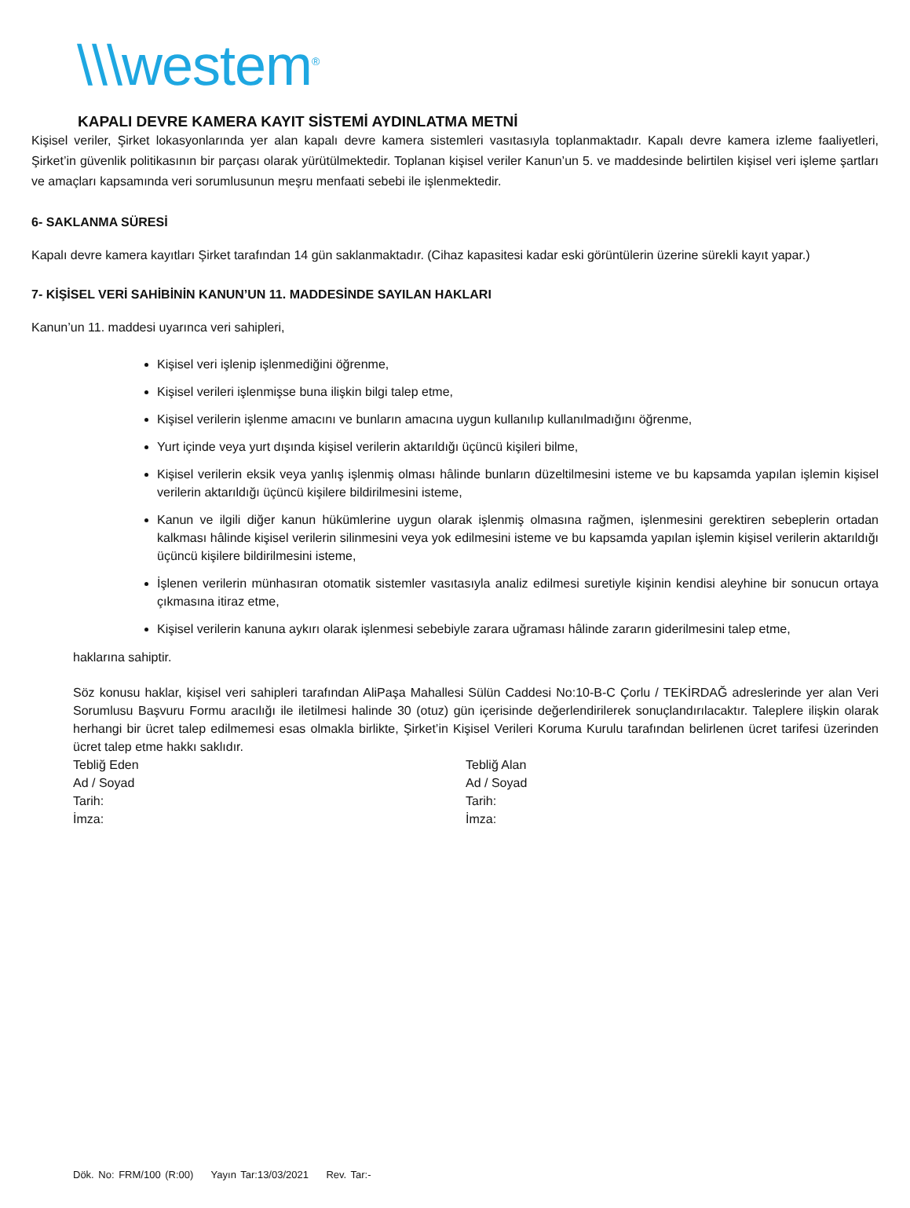\\\westem<sup>®</sup>
KAPALI DEVRE KAMERA KAYIT SİSTEMİ AYDINLATMA METNİ
Kişisel veriler, Şirket lokasyonlarında yer alan kapalı devre kamera sistemleri vasıtasıyla toplanmaktadır. Kapalı devre kamera izleme faaliyetleri, Şirket’in güvenlik politikasının bir parçası olarak yürütülmektedir. Toplanan kişisel veriler Kanun’un 5. ve maddesinde belirtilen kişisel veri işleme şartları ve amaçları kapsamında veri sorumlusunun meşru menfaati sebebi ile işlenmektedir.
6- SAKLANMA SÜRESİ
Kapalı devre kamera kayıtları Şirket tarafından 14 gün saklanmaktadır. (Cihaz kapasitesi kadar eski görüntülerin üzerine sürekli kayıt yapar.)
7- KİŞİSEL VERİ SAHİBİNİN KANUN’UN 11. MADDESİNDE SAYILAN HAKLARI
Kanun’un 11. maddesi uyarınca veri sahipleri,
Kişisel veri işlenip işlenmediğini öğrenme,
Kişisel verileri işlenmişse buna ilişkin bilgi talep etme,
Kişisel verilerin işlenme amacını ve bunların amacına uygun kullanılıp kullanılmadığını öğrenme,
Yurt içinde veya yurt dışında kişisel verilerin aktarıldığı üçüncü kişileri bilme,
Kişisel verilerin eksik veya yanlış işlenmiş olması hâlinde bunların düzeltilmesini isteme ve bu kapsamda yapılan işlemin kişisel verilerin aktarıldığı üçüncü kişilere bildirilmesini isteme,
Kanun ve ilgili diğer kanun hükümlerine uygun olarak işlenmiş olmasına rağmen, işlenmesini gerektiren sebeplerin ortadan kalkması hâlinde kişisel verilerin silinmesini veya yok edilmesini isteme ve bu kapsamda yapılan işlemin kişisel verilerin aktarıldığı üçüncü kişilere bildirilmesini isteme,
İşlenen verilerin münhasıran otomatik sistemler vasıtasıyla analiz edilmesi suretiyle kişinin kendisi aleyhine bir sonucun ortaya çıkmasına itiraz etme,
Kişisel verilerin kanuna aykırı olarak işlenmesi sebebiyle zarara uğraması hâlinde zararın giderilmesini talep etme,
haklarına sahiptir.
Söz konusu haklar, kişisel veri sahipleri tarafından AliPaşa Mahallesi Sülün Caddesi No:10-B-C Çorlu / TEKİRDAĞ adreslerinde yer alan Veri Sorumlusu Başvuru Formu aracılığı ile iletilmesi halinde 30 (otuz) gün içerisinde değerlendirilerek sonuçlandırılacaktır. Taleplere ilişkin olarak herhangi bir ücret talep edilmemesi esas olmakla birlikte, Şirket’in Kişisel Verileri Koruma Kurulu tarafından belirlenen ücret tarifesi üzerinden ücret talep etme hakkı saklıdır.
Tebliğ Eden
Ad / Soyad
Tarih:
İmza:
Tebliğ Alan
Ad / Soyad
Tarih:
İmza:
Dök. No: FRM/100 (R:00) Yayın Tar:13/03/2021 Rev. Tar:-